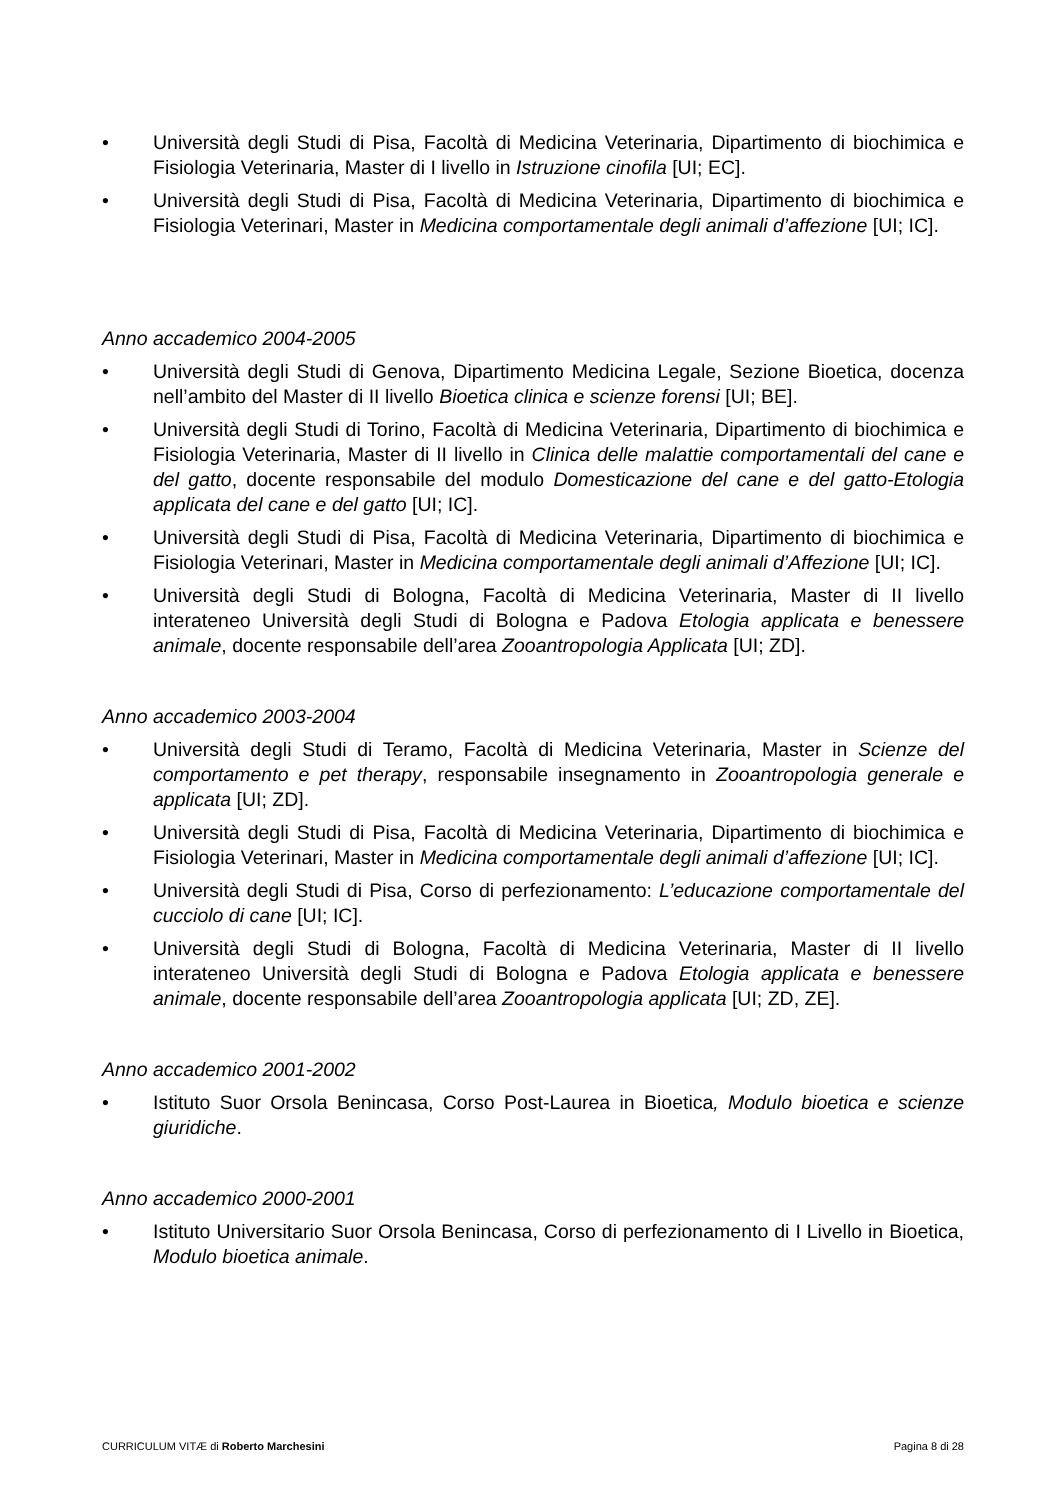• Università degli Studi di Pisa, Facoltà di Medicina Veterinaria, Dipartimento di biochimica e Fisiologia Veterinaria, Master di I livello in Istruzione cinofila [UI; EC].
• Università degli Studi di Pisa, Facoltà di Medicina Veterinaria, Dipartimento di biochimica e Fisiologia Veterinari, Master in Medicina comportamentale degli animali d’affezione [UI; IC].
Anno accademico 2004-2005
• Università degli Studi di Genova, Dipartimento Medicina Legale, Sezione Bioetica, docenza nell’ambito del Master di II livello Bioetica clinica e scienze forensi [UI; BE].
• Università degli Studi di Torino, Facoltà di Medicina Veterinaria, Dipartimento di biochimica e Fisiologia Veterinaria, Master di II livello in Clinica delle malattie comportamentali del cane e del gatto, docente responsabile del modulo Domesticazione del cane e del gatto-Etologia applicata del cane e del gatto [UI; IC].
• Università degli Studi di Pisa, Facoltà di Medicina Veterinaria, Dipartimento di biochimica e Fisiologia Veterinari, Master in Medicina comportamentale degli animali d’Affezione [UI; IC].
• Università degli Studi di Bologna, Facoltà di Medicina Veterinaria, Master di II livello interateneo Università degli Studi di Bologna e Padova Etologia applicata e benessere animale, docente responsabile dell’area Zooantropologia Applicata [UI; ZD].
Anno accademico 2003-2004
• Università degli Studi di Teramo, Facoltà di Medicina Veterinaria, Master in Scienze del comportamento e pet therapy, responsabile insegnamento in Zooantropologia generale e applicata [UI; ZD].
• Università degli Studi di Pisa, Facoltà di Medicina Veterinaria, Dipartimento di biochimica e Fisiologia Veterinari, Master in Medicina comportamentale degli animali d’affezione [UI; IC].
• Università degli Studi di Pisa, Corso di perfezionamento: L’educazione comportamentale del cucciolo di cane [UI; IC].
• Università degli Studi di Bologna, Facoltà di Medicina Veterinaria, Master di II livello interateneo Università degli Studi di Bologna e Padova Etologia applicata e benessere animale, docente responsabile dell’area Zooantropologia applicata [UI; ZD, ZE].
Anno accademico 2001-2002
• Istituto Suor Orsola Benincasa, Corso Post-Laurea in Bioetica, Modulo bioetica e scienze giuridiche.
Anno accademico 2000-2001
• Istituto Universitario Suor Orsola Benincasa, Corso di perfezionamento di I Livello in Bioetica, Modulo bioetica animale.
CURRICULUM VITÆ di Roberto Marchesini Pagina 8 di 28